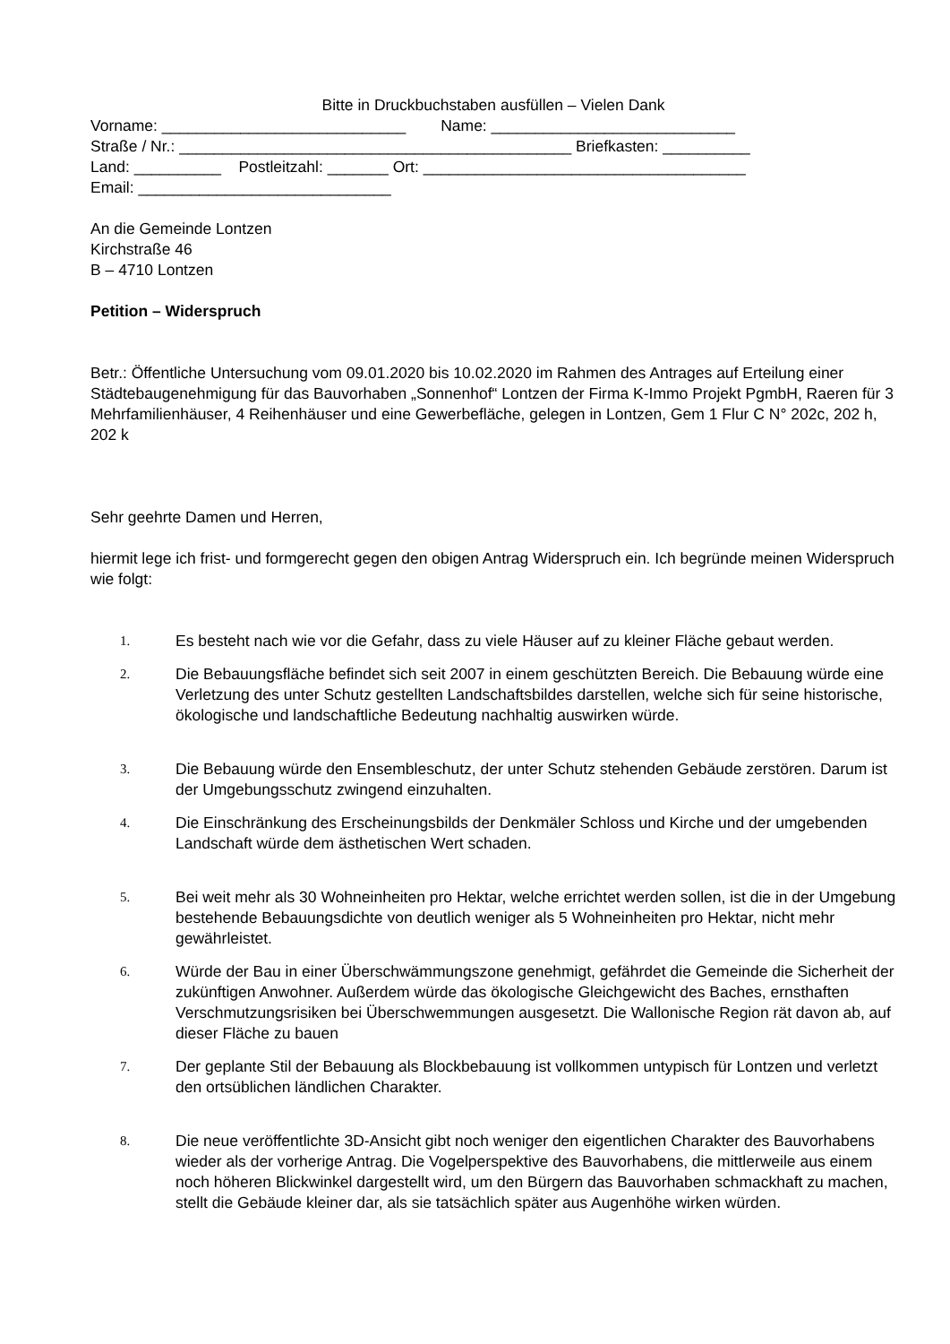Bitte in Druckbuchstaben ausfüllen – Vielen Dank
Vorname: ____________________________ Name: ____________________________
Straße / Nr.: _____________________________________________ Briefkasten: __________
Land: __________ Postleitzahl: _______ Ort: _____________________________________
Email: _____________________________
An die Gemeinde Lontzen
Kirchstraße 46
B – 4710 Lontzen
Petition – Widerspruch
Betr.: Öffentliche Untersuchung vom 09.01.2020 bis 10.02.2020 im Rahmen des Antrages auf Erteilung einer Städtebaugenehmigung für das Bauvorhaben „Sonnenhof“ Lontzen der Firma K-Immo Projekt PgmbH, Raeren für 3 Mehrfamilienhäuser, 4 Reihenhäuser und eine Gewerbefläche, gelegen in Lontzen, Gem 1 Flur C N° 202c, 202 h, 202 k
Sehr geehrte Damen und Herren,
hiermit lege ich frist- und formgerecht gegen den obigen Antrag Widerspruch ein. Ich begründe meinen Widerspruch wie folgt:
1. Es besteht nach wie vor die Gefahr, dass zu viele Häuser auf zu kleiner Fläche gebaut werden.
2. Die Bebauungsfläche befindet sich seit 2007 in einem geschützten Bereich. Die Bebauung würde eine Verletzung des unter Schutz gestellten Landschaftsbildes darstellen, welche sich für seine historische, ökologische und landschaftliche Bedeutung nachhaltig auswirken würde.
3. Die Bebauung würde den Ensembleschutz, der unter Schutz stehenden Gebäude zerstören. Darum ist der Umgebungsschutz zwingend einzuhalten.
4. Die Einschränkung des Erscheinungsbilds der Denkmäler Schloss und Kirche und der umgebenden Landschaft würde dem ästhetischen Wert schaden.
5. Bei weit mehr als 30 Wohneinheiten pro Hektar, welche errichtet werden sollen, ist die in der Umgebung bestehende Bebauungsdichte von deutlich weniger als 5 Wohneinheiten pro Hektar, nicht mehr gewährleistet.
6. Würde der Bau in einer Überschwämmungszone genehmigt, gefährdet die Gemeinde die Sicherheit der zukünftigen Anwohner. Außerdem würde das ökologische Gleichgewicht des Baches, ernsthaften Verschmutzungsrisiken bei Überschwemmungen ausgesetzt. Die Wallonische Region rät davon ab, auf dieser Fläche zu bauen
7. Der geplante Stil der Bebauung als Blockbebauung ist vollkommen untypisch für Lontzen und verletzt den ortsüblichen ländlichen Charakter.
8. Die neue veröffentlichte 3D-Ansicht gibt noch weniger den eigentlichen Charakter des Bauvorhabens wieder als der vorherige Antrag. Die Vogelperspektive des Bauvorhabens, die mittlerweile aus einem noch höheren Blickwinkel dargestellt wird, um den Bürgern das Bauvorhaben schmackhaft zu machen, stellt die Gebäude kleiner dar, als sie tatsächlich später aus Augenhöhe wirken würden.